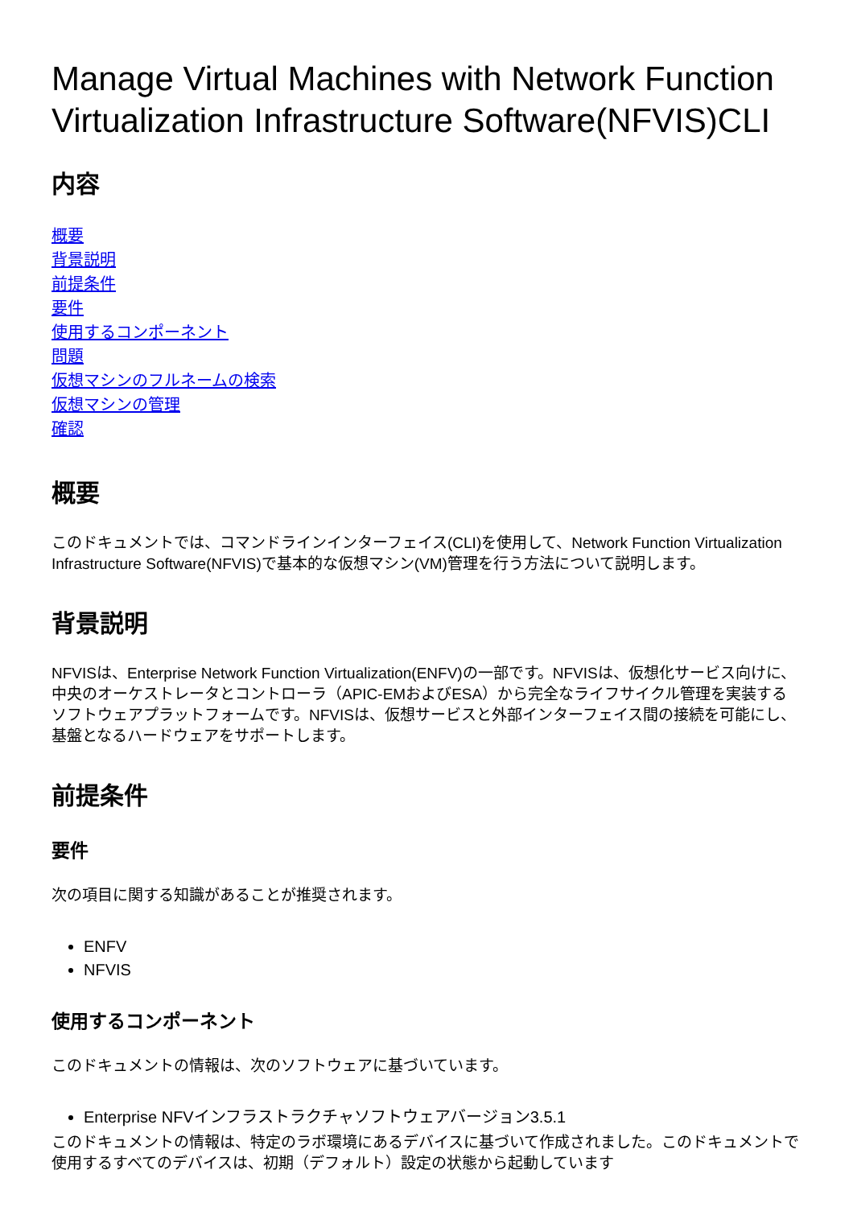Manage Virtual Machines with Network Function Virtualization Infrastructure Software(NFVIS)CLI
内容
概要
背景説明
前提条件
要件
使用するコンポーネント
問題
仮想マシンのフルネームの検索
仮想マシンの管理
確認
概要
このドキュメントでは、コマンドラインインターフェイス(CLI)を使用して、Network Function Virtualization Infrastructure Software(NFVIS)で基本的な仮想マシン(VM)管理を行う方法について説明します。
背景説明
NFVISは、Enterprise Network Function Virtualization(ENFV)の一部です。NFVISは、仮想化サービス向けに、中央のオーケストレータとコントローラ（APIC-EMおよびESA）から完全なライフサイクル管理を実装するソフトウェアプラットフォームです。NFVISは、仮想サービスと外部インターフェイス間の接続を可能にし、基盤となるハードウェアをサポートします。
前提条件
要件
次の項目に関する知識があることが推奨されます。
ENFV
NFVIS
使用するコンポーネント
このドキュメントの情報は、次のソフトウェアに基づいています。
Enterprise NFVインフラストラクチャソフトウェアバージョン3.5.1
このドキュメントの情報は、特定のラボ環境にあるデバイスに基づいて作成されました。このドキュメントで使用するすべてのデバイスは、初期（デフォルト）設定の状態から起動しています